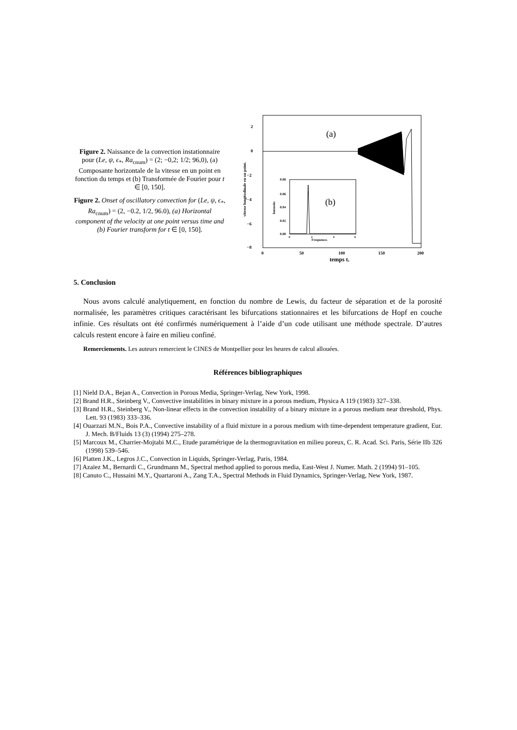Figure 2. Naissance de la convection instationnaire pour (Le, ψ, ϵ<sub>*</sub>, Ra<sub>cnum</sub>) = (2; −0,2; 1/2; 96,0), (a) Composante horizontale de la vitesse en un point en fonction du temps et (b) Transformée de Fourier pour t ∈ [0, 150].
Figure 2. Onset of oscillatory convection for (Le, ψ, ϵ<sub>*</sub>, Ra<sub>cnum</sub>) = (2, −0.2, 1/2, 96.0), (a) Horizontal component of the velocity at one point versus time and (b) Fourier transform for t ∈ [0, 150].
2
0
−2
−4
−6
−8
0
50
100
150
200
temps t.
vitesse longitudinale en un point.
(a)
0.08
0.06
0.04
0.02
0.00
Intensite
0
2
4
6
Frequence.
(b)
5. Conclusion
Nous avons calculé analytiquement, en fonction du nombre de Lewis, du facteur de séparation et de la porosité normalisée, les paramètres critiques caractérisant les bifurcations stationnaires et les bifurcations de Hopf en couche infinie. Ces résultats ont été confirmés numériquement à l’aide d’un code utilisant une méthode spectrale. D’autres calculs restent encore à faire en milieu confiné.
Remerciements. Les auteurs remercient le CINES de Montpellier pour les heures de calcul allouées.
Références bibliographiques
[1] Nield D.A., Bejan A., Convection in Porous Media, Springer-Verlag, New York, 1998.
[2] Brand H.R., Steinberg V., Convective instabilities in binary mixture in a porous medium, Physica A 119 (1983) 327–338.
[3] Brand H.R., Steinberg V., Non-linear effects in the convection instability of a binary mixture in a porous medium near threshold, Phys. Lett. 93 (1983) 333–336.
[4] Ouarzazi M.N., Bois P.A., Convective instability of a fluid mixture in a porous medium with time-dependent temperature gradient, Eur. J. Mech. B/Fluids 13 (3) (1994) 275–278.
[5] Marcoux M., Charrier-Mojtabi M.C., Etude paramétrique de la thermogravitation en milieu poreux, C. R. Acad. Sci. Paris, Série IIb 326 (1998) 539–546.
[6] Platten J.K., Legros J.C., Convection in Liquids, Springer-Verlag, Paris, 1984.
[7] Azaïez M., Bernardi C., Grundmann M., Spectral method applied to porous media, East-West J. Numer. Math. 2 (1994) 91–105.
[8] Canuto C., Hussaini M.Y., Quartaroni A., Zang T.A., Spectral Methods in Fluid Dynamics, Springer-Verlag, New York, 1987.